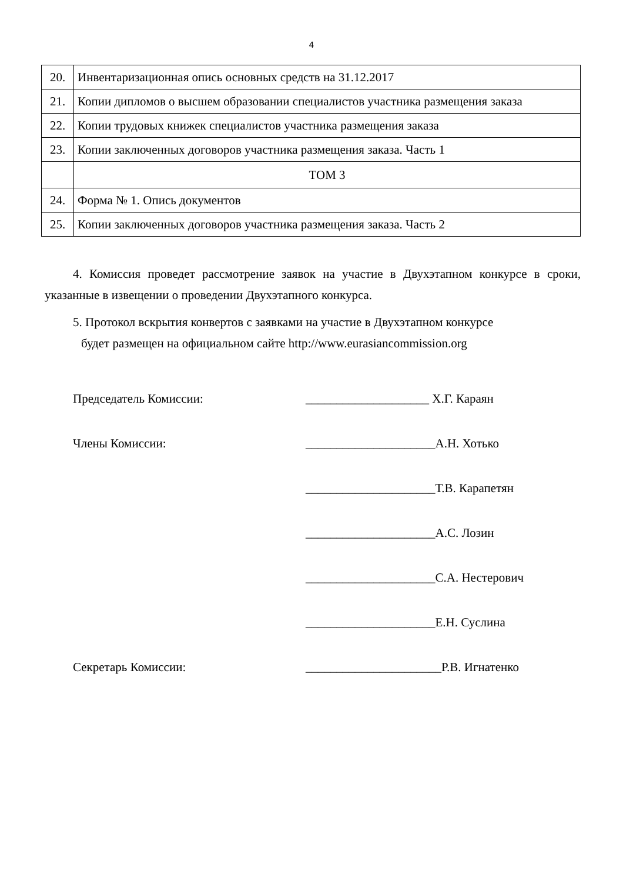4
| 20. | Инвентаризационная опись основных средств на 31.12.2017 |
| 21. | Копии дипломов о высшем образовании специалистов участника размещения заказа |
| 22. | Копии трудовых книжек специалистов участника размещения заказа |
| 23. | Копии заключенных договоров участника размещения заказа. Часть 1 |
| | ТОМ 3 |
| 24. | Форма № 1. Опись документов |
| 25. | Копии заключенных договоров участника размещения заказа. Часть 2 |
4. Комиссия проведет рассмотрение заявок на участие в Двухэтапном конкурсе в сроки, указанные в извещении о проведении Двухэтапного конкурса.
5. Протокол вскрытия конвертов с заявками на участие в Двухэтапном конкурсе
будет размещен на официальном сайте http://www.eurasiancommission.org
Председатель Комиссии: ____________________ Х.Г. Караян
Члены Комиссии: _____________________А.Н. Хотько
_____________________Т.В. Карапетян
_____________________А.С. Лозин
_____________________С.А. Нестерович
_____________________Е.Н. Суслина
Секретарь Комиссии: ______________________Р.В. Игнатенко